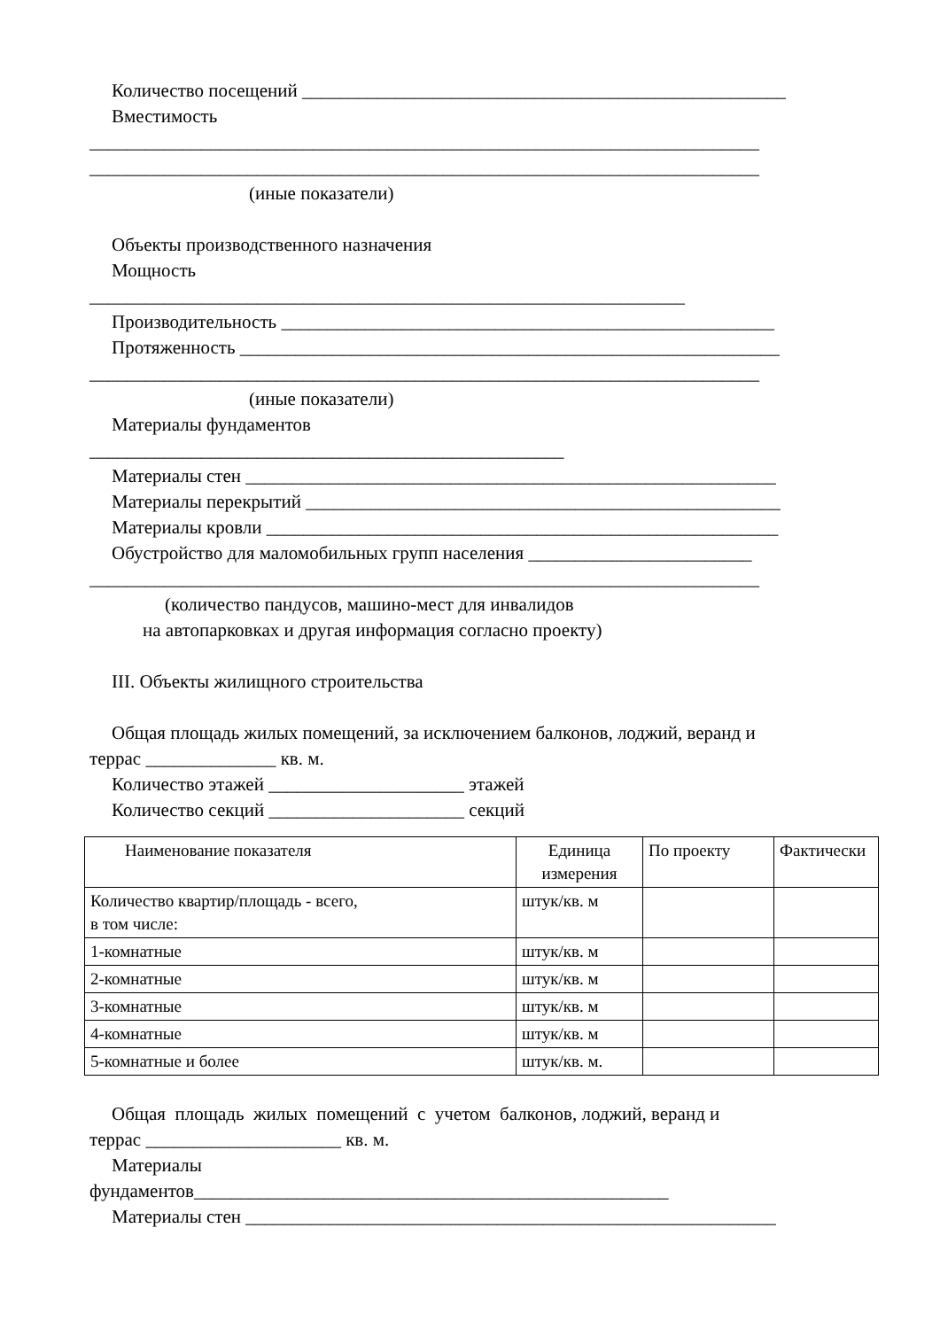Количество посещений ____________________________________________________
Вместимость
________________________________________________________________________
________________________________________________________________________
(иные показатели)
Объекты производственного назначения
Мощность
________________________________________________________________
Производительность _____________________________________________________
Протяженность __________________________________________________________
________________________________________________________________________
(иные показатели)
Материалы фундаментов
___________________________________________________
Материалы стен _________________________________________________________
Материалы перекрытий ___________________________________________________
Материалы кровли _______________________________________________________
Обустройство для маломобильных групп населения ________________________
________________________________________________________________________
(количество пандусов, машино-мест для инвалидов
на автопарковках и другая информация согласно проекту)
III. Объекты жилищного строительства
Общая площадь жилых помещений, за исключением балконов, лоджий, веранд и
террас ______________ кв. м.
Количество этажей _____________________ этажей
Количество секций _____________________ секций
| Наименование показателя | Единица измерения | По проекту | Фактически |
| --- | --- | --- | --- |
| Количество квартир/площадь - всего, в том числе: | штук/кв. м | | |
| 1-комнатные | штук/кв. м | | |
| 2-комнатные | штук/кв. м | | |
| 3-комнатные | штук/кв. м | | |
| 4-комнатные | штук/кв. м | | |
| 5-комнатные и более | штук/кв. м. | | |
Общая площадь жилых помещений с учетом балконов, лоджий, веранд и
террас _____________________ кв. м.
Материалы
фундаментов___________________________________________________
Материалы стен _________________________________________________________